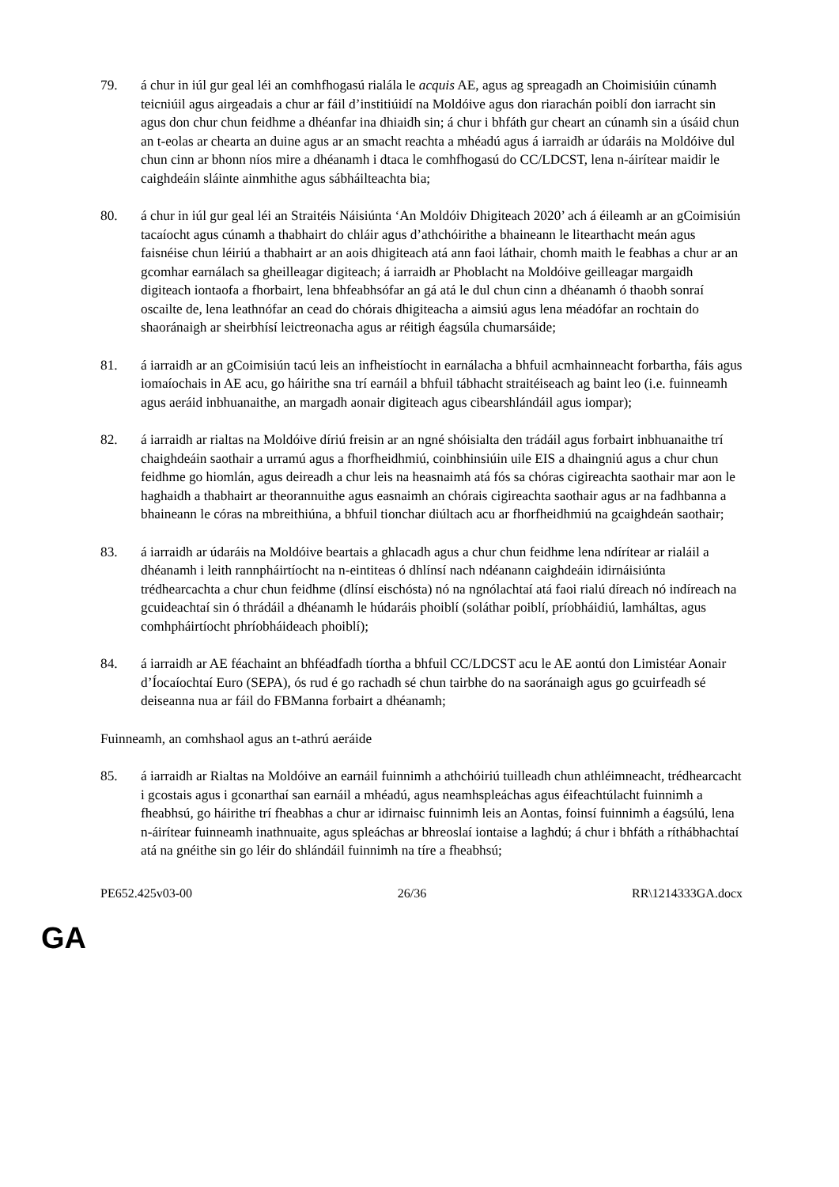79. á chur in iúl gur geal léi an comhfhogasú rialála le acquis AE, agus ag spreagadh an Choimisiúin cúnamh teicniúil agus airgeadais a chur ar fáil d’institiúidí na Moldóive agus don riarachán poiblí don iarracht sin agus don chur chun feidhme a dhéanfar ina dhiaidh sin; á chur i bhfáth gur cheart an cúnamh sin a úsáid chun an t-eolas ar chearta an duine agus ar an smacht reachta a mhéadú agus á iarraidh ar údaráis na Moldóive dul chun cinn ar bhonn níos mire a dhéanamh i dtaca le comhfhogasú do CC/LDCST, lena n-áirítear maidir le caighdeáin sláinte ainmhithe agus sábháilteachta bia;
80. á chur in iúl gur geal léi an Straitéis Náisiúnta ‘An Moldóiv Dhigiteach 2020’ ach á éileamh ar an gCoimisiún tacaíocht agus cúnamh a thabhairt do chláir agus d’athchóirithe a bhaineann le litearthacht meán agus faisnéise chun léiriú a thabhairt ar an aois dhigiteach atá ann faoi láthair, chomh maith le feabhas a chur ar an gcomhar earnálach sa gheilleagar digiteach; á iarraidh ar Phoblacht na Moldóive geilleagar margaidh digiteach iontaofa a fhorbairt, lena bhfeabhsófar an gá atá le dul chun cinn a dhéanamh ó thaobh sonraí oscailte de, lena leathnófar an cead do chórais dhigiteacha a aimsiú agus lena méadófar an rochtain do shaoránaigh ar sheirbhísí leictreonacha agus ar réitigh éagsúla chumarsáide;
81. á iarraidh ar an gCoimisiún tacú leis an infheistíocht in earnálacha a bhfuil acmhainneacht forbartha, fáis agus iomaíochais in AE acu, go háirithe sna trí earnáil a bhfuil tábhacht straitéiseach ag baint leo (i.e. fuinneamh agus aeráid inbhuanaithe, an margadh aonair digiteach agus cibearshlándáil agus iompar);
82. á iarraidh ar rialtas na Moldóive díriú freisin ar an ngné shóisialta den trádáil agus forbairt inbhuanaithe trí chaighdeáin saothair a urramú agus a fhorfheidhmiú, coinbhinsiúin uile EIS a dhaingniú agus a chur chun feidhme go hiomlán, agus deireadh a chur leis na heasnaimh atá fós sa chóras cigireachta saothair mar aon le haghaidh a thabhairt ar theorannuithe agus easnaimh an chórais cigireachta saothair agus ar na fadhbanna a bhaineann le córas na mbreithiúna, a bhfuil tionchar diúltach acu ar fhorfheidhmiú na gcaighdeán saothair;
83. á iarraidh ar údaráis na Moldóive beartais a ghlacadh agus a chur chun feidhme lena ndírítear ar rialáil a dhéanamh i leith rannpháirtíocht na n-eintiteas ó dhlínsí nach ndéanann caighdeáin idirnáisiúnta trédhearcachta a chur chun feidhme (dlínsí eischósta) nó na ngnólachtaí atá faoi rialú díreach nó indíreach na gcuideachtaí sin ó thrádáil a dhéanamh le húdaráis phoiblí (soláthar poiblí, príobháidiú, lamháltas, agus comhpháirtíocht phríobháideach phoiblí);
84. á iarraidh ar AE féachaint an bhféadfadh tíortha a bhfuil CC/LDCST acu le AE aontú don Limistéar Aonair d’Íocaíochtaí Euro (SEPA), ós rud é go rachadh sé chun tairbhe do na saoránaigh agus go gcuirfeadh sé deiseanna nua ar fáil do FBManna forbairt a dhéanamh;
Fuinneamh, an comhshaol agus an t-athrú aeráide
85. á iarraidh ar Rialtas na Moldóive an earnáil fuinnimh a athchóiriú tuilleadh chun athléimneacht, trédhearcacht i gcostais agus i gconarthaí san earnáil a mhéadú, agus neamhspleáchas agus éifeachtúlacht fuinnimh a fheabhsú, go háirithe trí fheabhas a chur ar idirnaisc fuinnimh leis an Aontas, foinsí fuinnimh a éagsúlú, lena n-áirítear fuinneamh inathnuaite, agus spleáchas ar bhreoslaí iontaise a laghdú; á chur i bhfáth a ríthábhachtaí atá na gnéithe sin go léir do shlándáil fuinnimh na tíre a fheabhsú;
PE652.425v03-00 26/36 RR\1214333GA.docx
GA